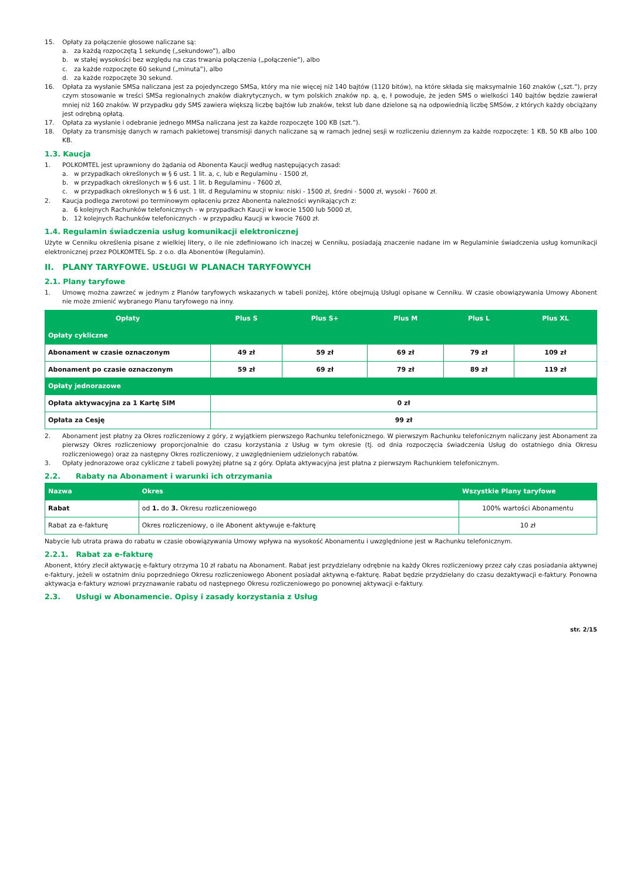15. Opłaty za połączenie głosowe naliczane są:
a. za każdą rozpoczętą 1 sekundę („sekundowo”), albo
b. w stałej wysokości bez względu na czas trwania połączenia („połączenie”), albo
c. za każde rozpoczęte 60 sekund („minuta”), albo
d. za każde rozpoczęte 30 sekund.
16. Opłata za wysłanie SMSa naliczana jest za pojedynczego SMSa, który ma nie więcej niż 140 bajtów (1120 bitów), na które składa się maksymalnie 160 znaków („szt.”), przy czym stosowanie w treści SMSa regionalnych znaków diakrytycznych, w tym polskich znaków np. ą, ę, ł powoduje, że jeden SMS o wielkości 140 bajtów będzie zawierał mniej niż 160 znaków. W przypadku gdy SMS zawiera większą liczbę bajtów lub znaków, tekst lub dane dzielone są na odpowiednią liczbę SMSów, z których każdy obciążany jest odrębną opłatą.
17. Opłata za wysłanie i odebranie jednego MMSa naliczana jest za każde rozpoczęte 100 KB (szt.”).
18. Opłaty za transmisję danych w ramach pakietowej transmisji danych naliczane są w ramach jednej sesji w rozliczeniu dziennym za każde rozpoczęte: 1 KB, 50 KB albo 100 KB.
1.3. Kaucja
1. POLKOMTEL jest uprawniony do żądania od Abonenta Kaucji według następujących zasad:
a. w przypadkach określonych w § 6 ust. 1 lit. a, c, lub e Regulaminu - 1500 zł,
b. w przypadkach określonych w § 6 ust. 1 lit. b Regulaminu - 7600 zł,
c. w przypadkach określonych w § 6 ust. 1 lit. d Regulaminu w stopniu: niski - 1500 zł, średni - 5000 zł, wysoki - 7600 zł.
2. Kaucja podlega zwrotowi po terminowym opłaceniu przez Abonenta należności wynikających z:
a. 6 kolejnych Rachunków telefonicznych - w przypadkach Kaucji w kwocie 1500 lub 5000 zł,
b. 12 kolejnych Rachunków telefonicznych - w przypadku Kaucji w kwocie 7600 zł.
1.4. Regulamin świadczenia usług komunikacji elektronicznej
Użyte w Cenniku określenia pisane z wielkiej litery, o ile nie zdefiniowano ich inaczej w Cenniku, posiadają znaczenie nadane im w Regulaminie świadczenia usług komunikacji elektronicznej przez POLKOMTEL Sp. z o.o. dla Abonentów (Regulamin).
II. PLANY TARYFOWE. USŁUGI W PLANACH TARYFOWYCH
2.1. Plany taryfowe
1. Umowę można zawrzeć w jednym z Planów taryfowych wskazanych w tabeli poniżej, które obejmują Usługi opisane w Cenniku. W czasie obowiązywania Umowy Abonent nie może zmienić wybranego Planu taryfowego na inny.
| Opłaty | Plus S | Plus S+ | Plus M | Plus L | Plus XL |
| --- | --- | --- | --- | --- | --- |
| Opłaty cykliczne | | | | | |
| Abonament w czasie oznaczonym | 49 zł | 59 zł | 69 zł | 79 zł | 109 zł |
| Abonament po czasie oznaczonym | 59 zł | 69 zł | 79 zł | 89 zł | 119 zł |
| Opłaty jednorazowe | | | | | |
| Opłata aktywacyjna za 1 Kartę SIM | 0 zł | | | | |
| Opłata za Cesję | 99 zł | | | | |
2. Abonament jest płatny za Okres rozliczeniowy z góry, z wyjątkiem pierwszego Rachunku telefonicznego. W pierwszym Rachunku telefonicznym naliczany jest Abonament za pierwszy Okres rozliczeniowy proporcjonalnie do czasu korzystania z Usług w tym okresie (tj. od dnia rozpoczęcia świadczenia Usług do ostatniego dnia Okresu rozliczeniowego) oraz za następny Okres rozliczeniowy, z uwzględnieniem udzielonych rabatów.
3. Opłaty jednorazowe oraz cykliczne z tabeli powyżej płatne są z góry. Opłata aktywacyjna jest płatna z pierwszym Rachunkiem telefonicznym.
2.2. Rabaty na Abonament i warunki ich otrzymania
| Nazwa | Okres | Wszystkie Plany taryfowe |
| Rabat | od 1. do 3. Okresu rozliczeniowego | 100% wartości Abonamentu |
| Rabat za e-fakturę | Okres rozliczeniowy, o ile Abonent aktywuje e-fakturę | 10 zł |
Nabycie lub utrata prawa do rabatu w czasie obowiązywania Umowy wpływa na wysokość Abonamentu i uwzględnione jest w Rachunku telefonicznym.
2.2.1. Rabat za e-fakturę
Abonent, który zlecił aktywację e-faktury otrzyma 10 zł rabatu na Abonament. Rabat jest przydzielany odrębnie na każdy Okres rozliczeniowy przez cały czas posiadania aktywnej e-faktury, jeżeli w ostatnim dniu poprzedniego Okresu rozliczeniowego Abonent posiadał aktywną e-fakturę. Rabat będzie przydzielany do czasu dezaktywacji e-faktury. Ponowna aktywacja e-faktury wznowi przyznawanie rabatu od następnego Okresu rozliczeniowego po ponownej aktywacji e-faktury.
2.3. Usługi w Abonamencie. Opisy i zasady korzystania z Usług
str. 2/15